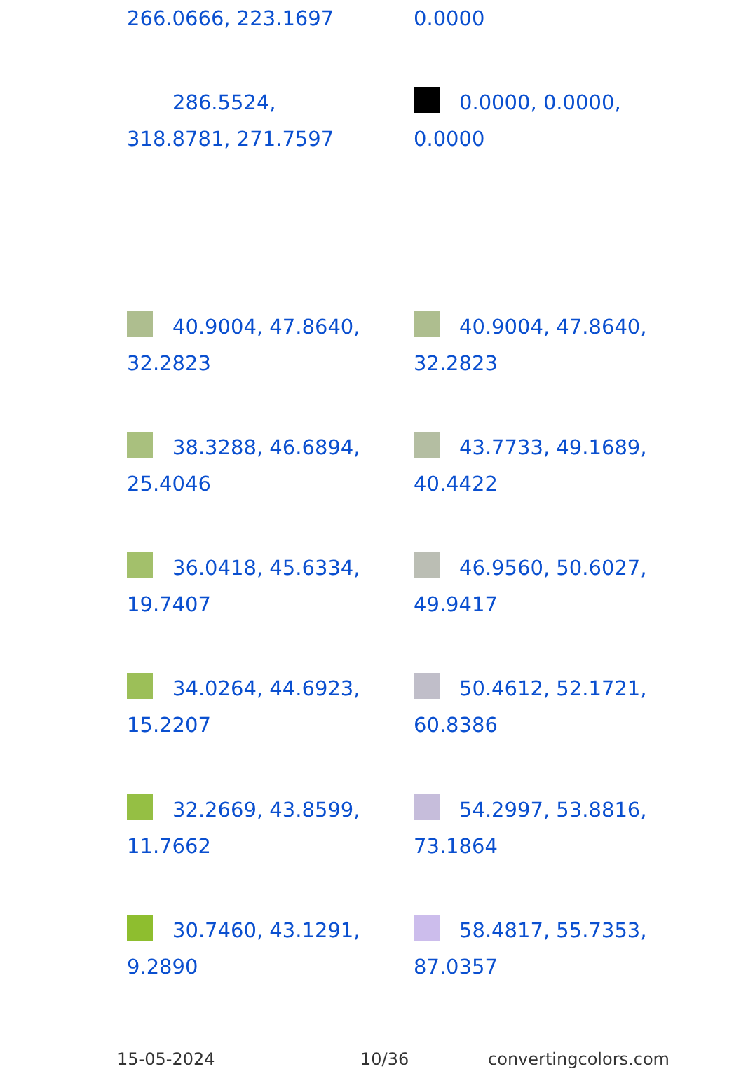266.0666, 223.1697 0.0000
286.5524, 318.8781, 271.7597
0.0000, 0.0000, 0.0000
40.9004, 47.8640, 32.2823
40.9004, 47.8640, 32.2823
38.3288, 46.6894, 25.4046
43.7733, 49.1689, 40.4422
36.0418, 45.6334, 19.7407
46.9560, 50.6027, 49.9417
34.0264, 44.6923, 15.2207
50.4612, 52.1721, 60.8386
32.2669, 43.8599, 11.7662
54.2997, 53.8816, 73.1864
30.7460, 43.1291, 9.2890
58.4817, 55.7353, 87.0357
15-05-2024 10/36 convertingcolors.com